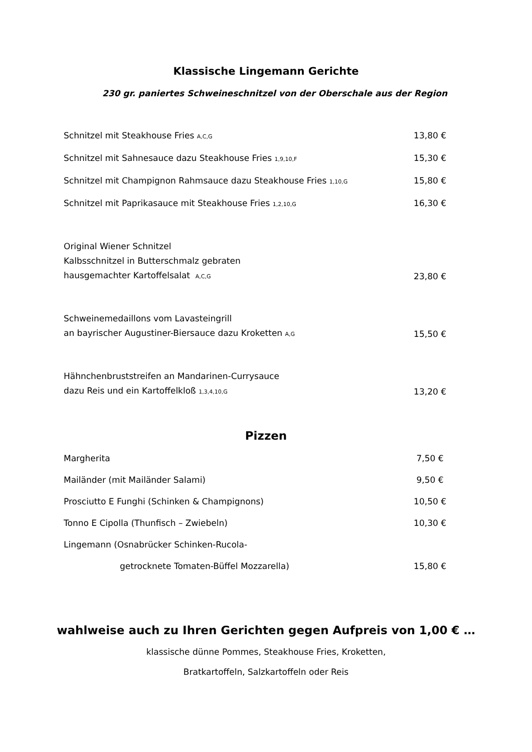Klassische Lingemann Gerichte
230 gr. paniertes Schweineschnitzel von der Oberschale aus der Region
Schnitzel mit Steakhouse Fries A,C,G 13,80 €
Schnitzel mit Sahnesauce dazu Steakhouse Fries 1,9,10,F 15,30 €
Schnitzel mit Champignon Rahmsauce dazu Steakhouse Fries 1,10,G 15,80 €
Schnitzel mit Paprikasauce mit Steakhouse Fries 1,2,10,G 16,30 €
Original Wiener Schnitzel
Kalbsschnitzel in Butterschmalz gebraten
hausgemachter Kartoffelsalat A,C,G 23,80 €
Schweinemedaillons vom Lavasteingrill
an bayrischer Augustiner-Biersauce dazu Kroketten A,G 15,50 €
Hähnchenbruststreifen an Mandarinen-Currysauce
dazu Reis und ein Kartoffelkloß 1,3,4,10,G 13,20 €
Pizzen
Margherita 7,50 €
Mailänder (mit Mailänder Salami) 9,50 €
Prosciutto E Funghi (Schinken & Champignons) 10,50 €
Tonno E Cipolla (Thunfisch – Zwiebeln) 10,30 €
Lingemann (Osnabrücker Schinken-Rucola-
getrocknete Tomaten-Büffel Mozzarella) 15,80 €
wahlweise auch zu Ihren Gerichten gegen Aufpreis von 1,00 € …
klassische dünne Pommes, Steakhouse Fries, Kroketten,
Bratkartoffeln, Salzkartoffeln oder Reis